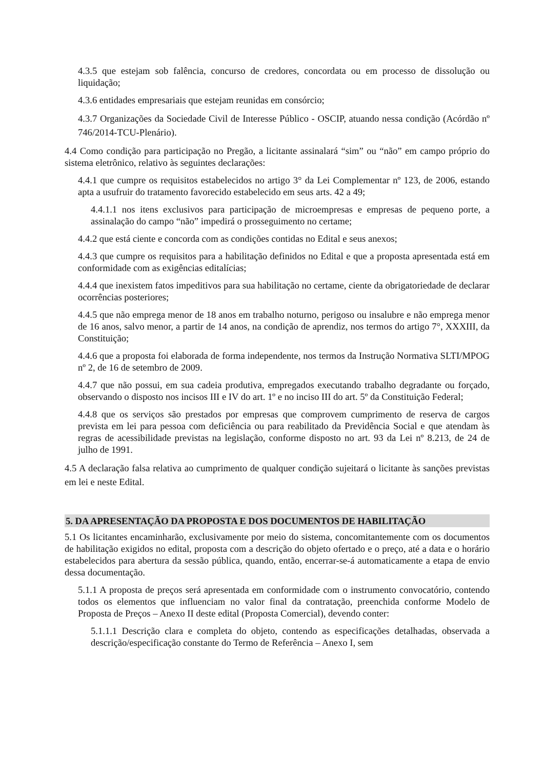4.3.5 que estejam sob falência, concurso de credores, concordata ou em processo de dissolução ou liquidação;
4.3.6 entidades empresariais que estejam reunidas em consórcio;
4.3.7 Organizações da Sociedade Civil de Interesse Público - OSCIP, atuando nessa condição (Acórdão nº 746/2014-TCU-Plenário).
4.4 Como condição para participação no Pregão, a licitante assinalará “sim” ou “não” em campo próprio do sistema eletrônico, relativo às seguintes declarações:
4.4.1 que cumpre os requisitos estabelecidos no artigo 3° da Lei Complementar nº 123, de 2006, estando apta a usufruir do tratamento favorecido estabelecido em seus arts. 42 a 49;
4.4.1.1 nos itens exclusivos para participação de microempresas e empresas de pequeno porte, a assinalação do campo “não” impedirá o prosseguimento no certame;
4.4.2 que está ciente e concorda com as condições contidas no Edital e seus anexos;
4.4.3 que cumpre os requisitos para a habilitação definidos no Edital e que a proposta apresentada está em conformidade com as exigências editalícias;
4.4.4 que inexistem fatos impeditivos para sua habilitação no certame, ciente da obrigatoriedade de declarar ocorrências posteriores;
4.4.5 que não emprega menor de 18 anos em trabalho noturno, perigoso ou insalubre e não emprega menor de 16 anos, salvo menor, a partir de 14 anos, na condição de aprendiz, nos termos do artigo 7°, XXXIII, da Constituição;
4.4.6 que a proposta foi elaborada de forma independente, nos termos da Instrução Normativa SLTI/MPOG nº 2, de 16 de setembro de 2009.
4.4.7 que não possui, em sua cadeia produtiva, empregados executando trabalho degradante ou forçado, observando o disposto nos incisos III e IV do art. 1º e no inciso III do art. 5º da Constituição Federal;
4.4.8 que os serviços são prestados por empresas que comprovem cumprimento de reserva de cargos prevista em lei para pessoa com deficiência ou para reabilitado da Previdência Social e que atendam às regras de acessibilidade previstas na legislação, conforme disposto no art. 93 da Lei nº 8.213, de 24 de julho de 1991.
4.5 A declaração falsa relativa ao cumprimento de qualquer condição sujeitará o licitante às sanções previstas em lei e neste Edital.
5. DA APRESENTAÇÃO DA PROPOSTA E DOS DOCUMENTOS DE HABILITAÇÃO
5.1 Os licitantes encaminharão, exclusivamente por meio do sistema, concomitantemente com os documentos de habilitação exigidos no edital, proposta com a descrição do objeto ofertado e o preço, até a data e o horário estabelecidos para abertura da sessão pública, quando, então, encerrar-se-á automaticamente a etapa de envio dessa documentação.
5.1.1 A proposta de preços será apresentada em conformidade com o instrumento convocatório, contendo todos os elementos que influenciam no valor final da contratação, preenchida conforme Modelo de Proposta de Preços – Anexo II deste edital (Proposta Comercial), devendo conter:
5.1.1.1 Descrição clara e completa do objeto, contendo as especificações detalhadas, observada a descrição/especificação constante do Termo de Referência – Anexo I, sem